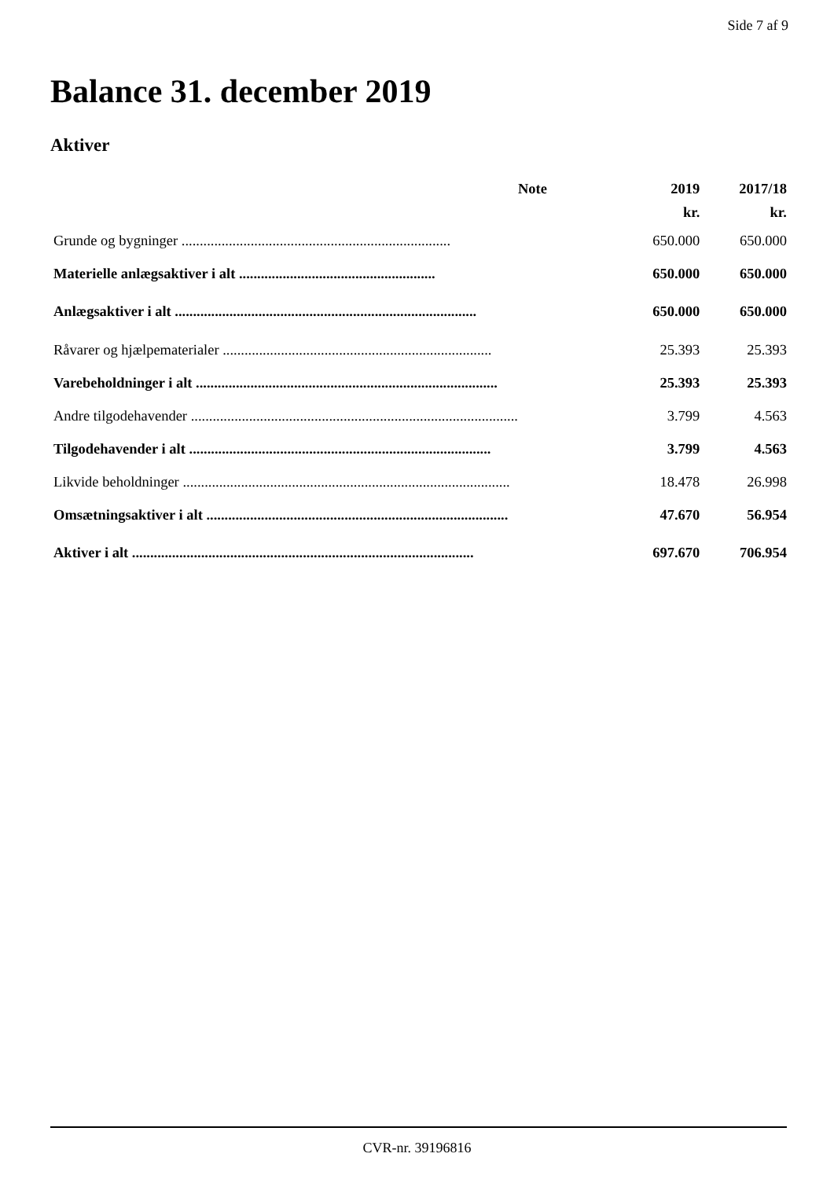Side 7 af 9
Balance 31. december 2019
Aktiver
| | Note | 2019 | 2017/18 |
| --- | --- | --- | --- |
| | | kr. | kr. |
| Grunde og bygninger .......................................................................... | | 650.000 | 650.000 |
| Materielle anlægsaktiver i alt ...................................................... | | 650.000 | 650.000 |
| Anlægsaktiver i alt ................................................................................... | | 650.000 | 650.000 |
| Råvarer og hjælpematerialer .......................................................................... | | 25.393 | 25.393 |
| Varebeholdninger i alt ................................................................................... | | 25.393 | 25.393 |
| Andre tilgodehavender .......................................................................................... | | 3.799 | 4.563 |
| Tilgodehavender i alt ................................................................................... | | 3.799 | 4.563 |
| Likvide beholdninger .......................................................................................... | | 18.478 | 26.998 |
| Omsætningsaktiver i alt ................................................................................... | | 47.670 | 56.954 |
| Aktiver i alt .............................................................................................. | | 697.670 | 706.954 |
CVR-nr. 39196816